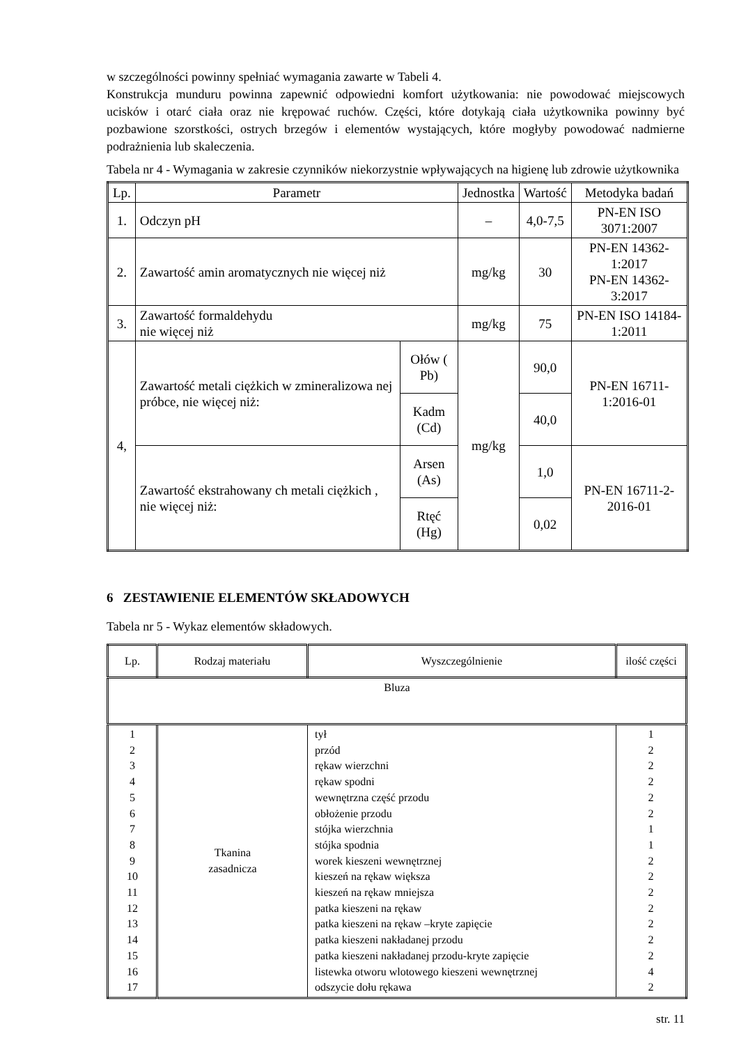w szczególności powinny spełniać wymagania zawarte w Tabeli 4.
Konstrukcja munduru powinna zapewnić odpowiedni komfort użytkowania: nie powodować miejscowych ucisków i otarć ciała oraz nie krępować ruchów. Części, które dotykają ciała użytkownika powinny być pozbawione szorstkości, ostrych brzegów i elementów wystających, które mogłyby powodować nadmierne podrażnienia lub skaleczenia.
Tabela nr 4 - Wymagania w zakresie czynników niekorzystnie wpływających na higienę lub zdrowie użytkownika
| Lp. | Parametr | | Jednostka | Wartość | Metodyka badań |
| 1. | Odczyn pH | | – | 4,0-7,5 | PN-EN ISO 3071:2007 |
| 2. | Zawartość amin aromatycznych nie więcej niż | | mg/kg | 30 | PN-EN 14362-1:2017 PN-EN 14362-3:2017 |
| 3. | Zawartość formaldehydu nie więcej niż | | mg/kg | 75 | PN-EN ISO 14184-1:2011 |
| 4, | Zawartość metali ciężkich w zmineralizowa nej próbce, nie więcej niż: | Ołów ( Pb) | mg/kg | 90,0 | PN-EN 16711-1:2016-01 |
| | | Kadm (Cd) | | 40,0 | |
| | Zawartość ekstrahowany ch metali ciężkich , nie więcej niż: | Arsen (As) | | 1,0 | PN-EN 16711-2-2016-01 |
| | | Rtęć (Hg) | | 0,02 | |
6 ZESTAWIENIE ELEMENTÓW SKŁADOWYCH
Tabela nr 5 - Wykaz elementów składowych.
| Lp. | Rodzaj materiału | Wyszczególnienie | ilość części |
| Bluza | | | |
| 1 2 3 4 5 6 7 8 9 10 11 12 13 14 15 16 17 | Tkanina zasadnicza | tył przód rękaw wierzchni rękaw spodni wewnętrzna część przodu obłożenie przodu stójka wierzchnia stójka spodnia worek kieszeni wewnętrznej kieszeń na rękaw większa kieszeń na rękaw mniejsza patka kieszeni na rękaw patka kieszeni na rękaw –kryte zapięcie patka kieszeni nakładanej przodu patka kieszeni nakładanej przodu-kryte zapięcie listewka otworu wlotowego kieszeni wewnętrznej odszycie dołu rękawa | 1 2 2 2 2 2 1 1 2 2 2 2 2 2 2 4 2 |
str. 11